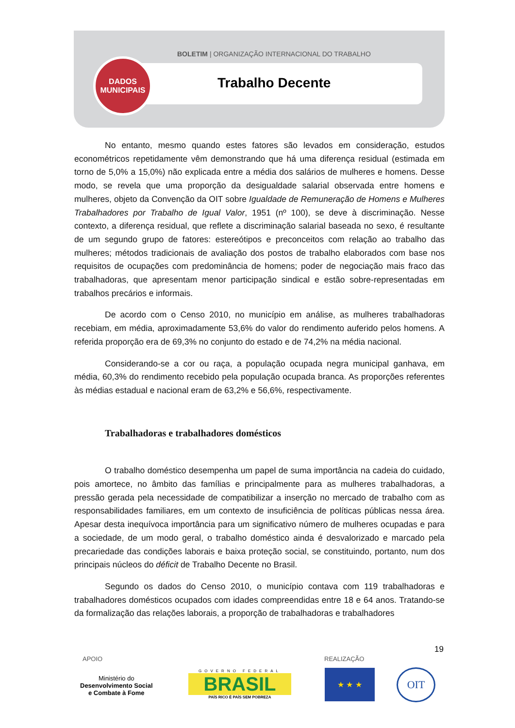BOLETIM | ORGANIZAÇÃO INTERNACIONAL DO TRABALHO
DADOS
MUNICIPAIS
Trabalho Decente
No entanto, mesmo quando estes fatores são levados em consideração, estudos econométricos repetidamente vêm demonstrando que há uma diferença residual (estimada em torno de 5,0% a 15,0%) não explicada entre a média dos salários de mulheres e homens. Desse modo, se revela que uma proporção da desigualdade salarial observada entre homens e mulheres, objeto da Convenção da OIT sobre Igualdade de Remuneração de Homens e Mulheres Trabalhadores por Trabalho de Igual Valor, 1951 (nº 100), se deve à discriminação. Nesse contexto, a diferença residual, que reflete a discriminação salarial baseada no sexo, é resultante de um segundo grupo de fatores: estereótipos e preconceitos com relação ao trabalho das mulheres; métodos tradicionais de avaliação dos postos de trabalho elaborados com base nos requisitos de ocupações com predominância de homens; poder de negociação mais fraco das trabalhadoras, que apresentam menor participação sindical e estão sobre-representadas em trabalhos precários e informais.
De acordo com o Censo 2010, no município em análise, as mulheres trabalhadoras recebiam, em média, aproximadamente 53,6% do valor do rendimento auferido pelos homens. A referida proporção era de 69,3% no conjunto do estado e de 74,2% na média nacional.
Considerando-se a cor ou raça, a população ocupada negra municipal ganhava, em média, 60,3% do rendimento recebido pela população ocupada branca. As proporções referentes às médias estadual e nacional eram de 63,2% e 56,6%, respectivamente.
Trabalhadoras e trabalhadores domésticos
O trabalho doméstico desempenha um papel de suma importância na cadeia do cuidado, pois amortece, no âmbito das famílias e principalmente para as mulheres trabalhadoras, a pressão gerada pela necessidade de compatibilizar a inserção no mercado de trabalho com as responsabilidades familiares, em um contexto de insuficiência de políticas públicas nessa área. Apesar desta inequívoca importância para um significativo número de mulheres ocupadas e para a sociedade, de um modo geral, o trabalho doméstico ainda é desvalorizado e marcado pela precariedade das condições laborais e baixa proteção social, se constituindo, portanto, num dos principais núcleos do déficit de Trabalho Decente no Brasil.
Segundo os dados do Censo 2010, o município contava com 119 trabalhadoras e trabalhadores domésticos ocupados com idades compreendidas entre 18 e 64 anos. Tratando-se da formalização das relações laborais, a proporção de trabalhadoras e trabalhadores
19
APOIO REALIZAÇÃO
Ministério do
Desenvolvimento Social
e Combate à Fome
GOVERNO FEDERAL
BRASIL
PAÍS RICO É PAÍS SEM POBREZA
★ ★ ★ OIT